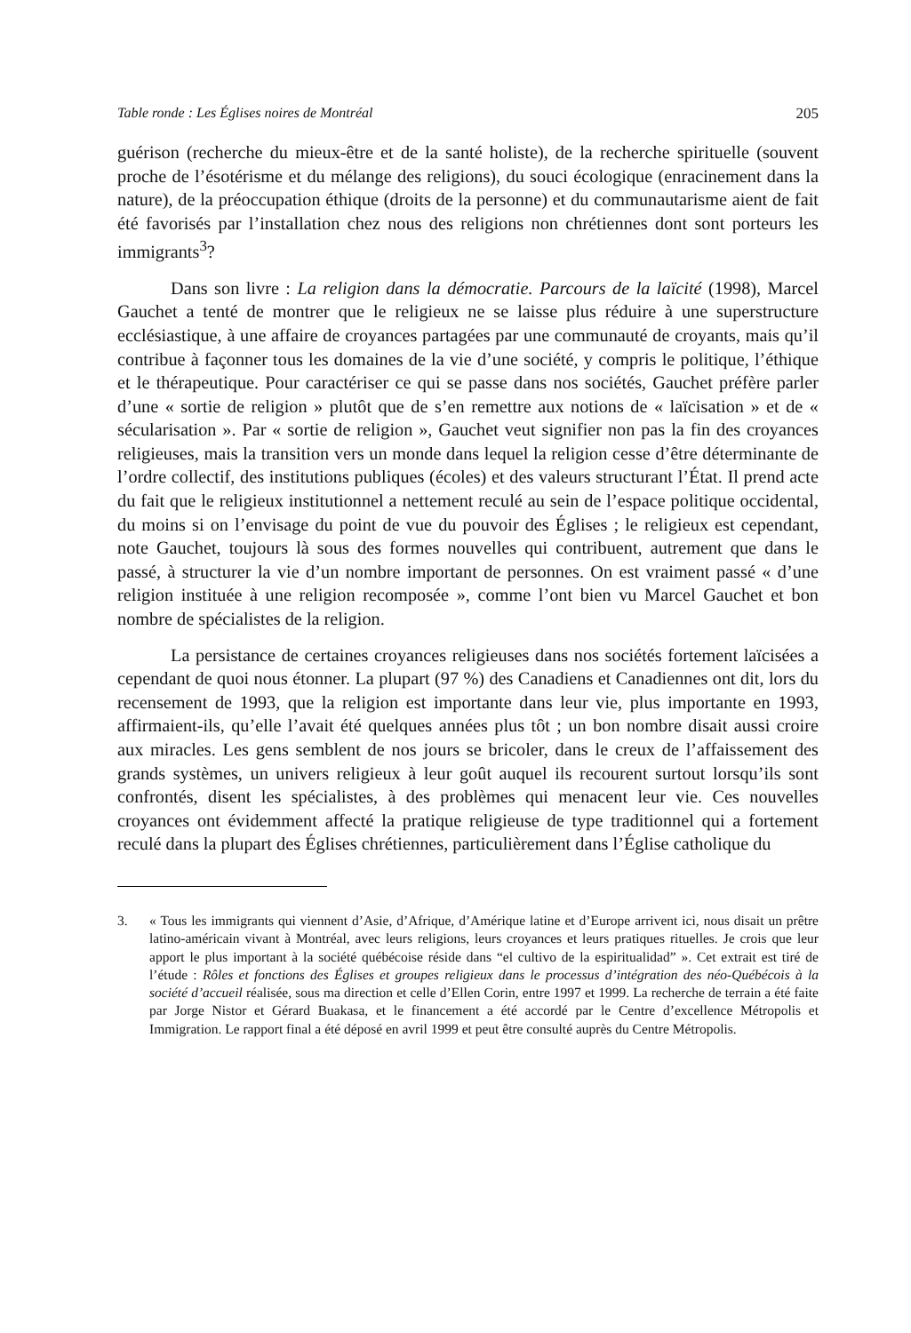Table ronde : Les Églises noires de Montréal 205
guérison (recherche du mieux-être et de la santé holiste), de la recherche spirituelle (souvent proche de l’ésotérisme et du mélange des religions), du souci écologique (enracinement dans la nature), de la préoccupation éthique (droits de la personne) et du communautarisme aient de fait été favorisés par l’installation chez nous des religions non chrétiennes dont sont porteurs les immigrants<sup>3</sup>?
Dans son livre : La religion dans la démocratie. Parcours de la laïcité (1998), Marcel Gauchet a tenté de montrer que le religieux ne se laisse plus réduire à une superstructure ecclésiastique, à une affaire de croyances partagées par une communauté de croyants, mais qu’il contribue à façonner tous les domaines de la vie d’une société, y compris le politique, l’éthique et le thérapeutique. Pour caractériser ce qui se passe dans nos sociétés, Gauchet préfère parler d’une « sortie de religion » plutôt que de s’en remettre aux notions de « laïcisation » et de « sécularisation ». Par « sortie de religion », Gauchet veut signifier non pas la fin des croyances religieuses, mais la transition vers un monde dans lequel la religion cesse d’être déterminante de l’ordre collectif, des institutions publiques (écoles) et des valeurs structurant l’État. Il prend acte du fait que le religieux institutionnel a nettement reculé au sein de l’espace politique occidental, du moins si on l’envisage du point de vue du pouvoir des Églises ; le religieux est cependant, note Gauchet, toujours là sous des formes nouvelles qui contribuent, autrement que dans le passé, à structurer la vie d’un nombre important de personnes. On est vraiment passé « d’une religion instituée à une religion recomposée », comme l’ont bien vu Marcel Gauchet et bon nombre de spécialistes de la religion.
La persistance de certaines croyances religieuses dans nos sociétés fortement laïcisées a cependant de quoi nous étonner. La plupart (97 %) des Canadiens et Canadiennes ont dit, lors du recensement de 1993, que la religion est importante dans leur vie, plus importante en 1993, affirmaient-ils, qu’elle l’avait été quelques années plus tôt ; un bon nombre disait aussi croire aux miracles. Les gens semblent de nos jours se bricoler, dans le creux de l’affaissement des grands systèmes, un univers religieux à leur goût auquel ils recourent surtout lorsqu’ils sont confrontés, disent les spécialistes, à des problèmes qui menacent leur vie. Ces nouvelles croyances ont évidemment affecté la pratique religieuse de type traditionnel qui a fortement reculé dans la plupart des Églises chrétiennes, particulièrement dans l’Église catholique du
3. « Tous les immigrants qui viennent d’Asie, d’Afrique, d’Amérique latine et d’Europe arrivent ici, nous disait un prêtre latino-américain vivant à Montréal, avec leurs religions, leurs croyances et leurs pratiques rituelles. Je crois que leur apport le plus important à la société québécoise réside dans “el cultivo de la espiritualidad” ». Cet extrait est tiré de l’étude : Rôles et fonctions des Églises et groupes religieux dans le processus d’intégration des néo-Québécois à la société d’accueil réalisée, sous ma direction et celle d’Ellen Corin, entre 1997 et 1999. La recherche de terrain a été faite par Jorge Nistor et Gérard Buakasa, et le financement a été accordé par le Centre d’excellence Métropolis et Immigration. Le rapport final a été déposé en avril 1999 et peut être consulté auprès du Centre Métropolis.